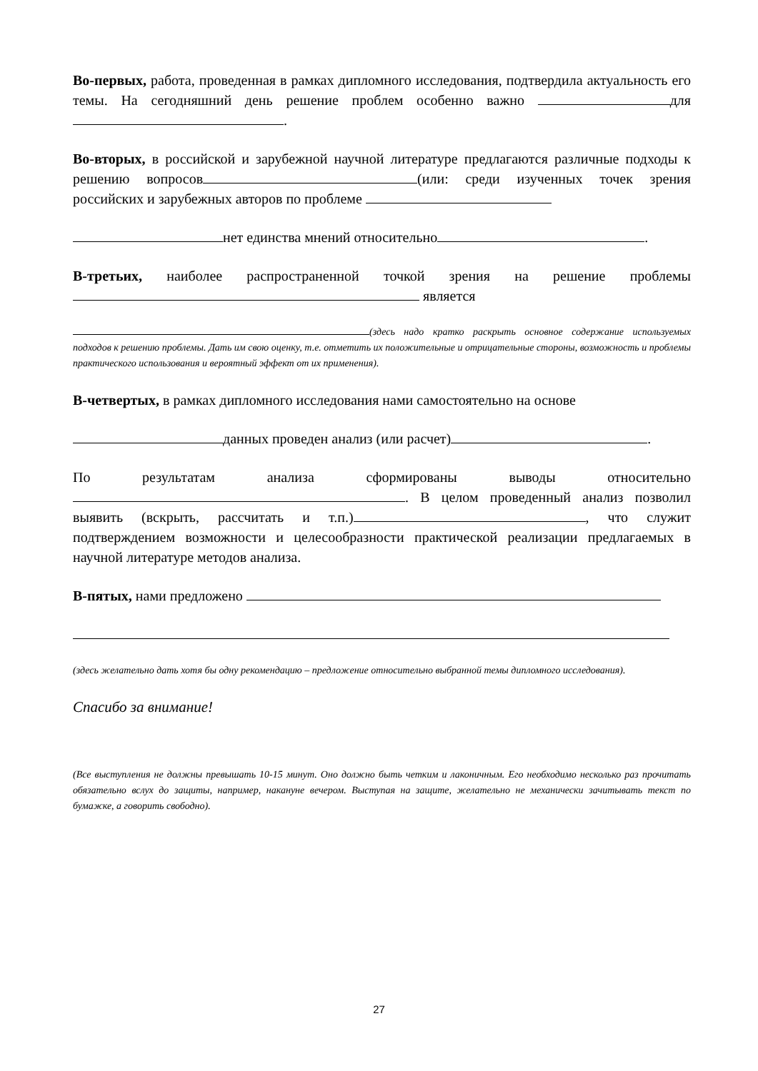Во-первых, работа, проведенная в рамках дипломного исследования, подтвердила актуальность его темы. На сегодняшний день решение проблем особенно важно для .
Во-вторых, в российской и зарубежной научной литературе предлагаются различные подходы к решению вопросов (или: среди изученных точек зрения российских и зарубежных авторов по проблеме
нет единства мнений относительно .
В-третьих, наиболее распространенной точкой зрения на решение проблемы является
(здесь надо кратко раскрыть основное содержание используемых подходов к решению проблемы. Дать им свою оценку, т.е. отметить их положительные и отрицательные стороны, возможность и проблемы практического использования и вероятный эффект от их применения).
В-четвертых, в рамках дипломного исследования нами самостоятельно на основе
данных проведен анализ (или расчет) .
По результатам анализа сформированы выводы относительно . В целом проведенный анализ позволил выявить (вскрыть, рассчитать и т.п.) , что служит подтверждением возможности и целесообразности практической реализации предлагаемых в научной литературе методов анализа.
В-пятых, нами предложено
(здесь желательно дать хотя бы одну рекомендацию – предложение относительно выбранной темы дипломного исследования).
Спасибо за внимание!
(Все выступления не должны превышать 10-15 минут. Оно должно быть четким и лаконичным. Его необходимо несколько раз прочитать обязательно вслух до защиты, например, накануне вечером. Выступая на защите, желательно не механически зачитывать текст по бумажке, а говорить свободно).
27